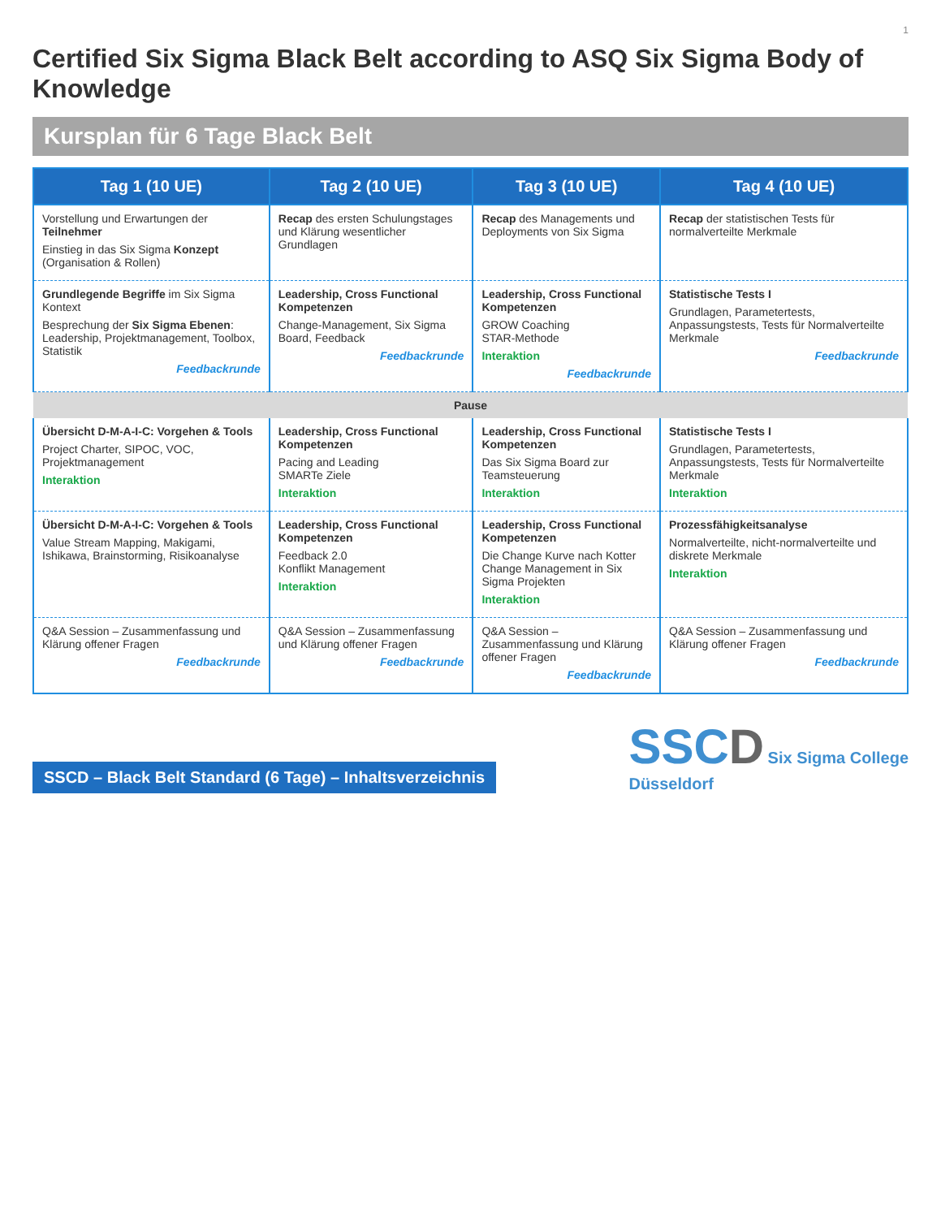1
Certified Six Sigma Black Belt according to ASQ Six Sigma Body of Knowledge
Kursplan für 6 Tage Black Belt
| Tag 1 (10 UE) | Tag 2 (10 UE) | Tag 3 (10 UE) | Tag 4 (10 UE) |
| --- | --- | --- | --- |
| Vorstellung und Erwartungen der Teilnehmer Einstieg in das Six Sigma Konzept (Organisation & Rollen) | Recap des ersten Schulungstages und Klärung wesentlicher Grundlagen | Recap des Managements und Deployments von Six Sigma | Recap der statistischen Tests für normalverteilte Merkmale |
| Grundlegende Begriffe im Six Sigma Kontext Besprechung der Six Sigma Ebenen : Leadership, Projektmanagement, Toolbox, Statistik Feedbackrunde | Leadership, Cross Functional Kompetenzen Change-Management, Six Sigma Board, Feedback Feedbackrunde | Leadership, Cross Functional Kompetenzen GROW Coaching STAR-Methode Interaktion Feedbackrunde | Statistische Tests I Grundlagen, Parametertests, Anpassungstests, Tests für Normalverteilte Merkmale Feedbackrunde |
| Pause | | | |
| Übersicht D-M-A-I-C: Vorgehen & Tools Project Charter, SIPOC, VOC, Projektmanagement Interaktion | Leadership, Cross Functional Kompetenzen Pacing and Leading SMARTe Ziele Interaktion | Leadership, Cross Functional Kompetenzen Das Six Sigma Board zur Teamsteuerung Interaktion | Statistische Tests I Grundlagen, Parametertests, Anpassungstests, Tests für Normalverteilte Merkmale Interaktion |
| Übersicht D-M-A-I-C: Vorgehen & Tools Value Stream Mapping, Makigami, Ishikawa, Brainstorming, Risikoanalyse | Leadership, Cross Functional Kompetenzen Feedback 2.0 Konflikt Management Interaktion | Leadership, Cross Functional Kompetenzen Die Change Kurve nach Kotter Change Management in Six Sigma Projekten Interaktion | Prozessfähigkeitsanalyse Normalverteilte, nicht-normalverteilte und diskrete Merkmale Interaktion |
| Q&A Session – Zusammenfassung und Klärung offener Fragen Feedbackrunde | Q&A Session – Zusammenfassung und Klärung offener Fragen Feedbackrunde | Q&A Session – Zusammenfassung und Klärung offener Fragen Feedbackrunde | Q&A Session – Zusammenfassung und Klärung offener Fragen Feedbackrunde |
SSCD – Black Belt Standard (6 Tage) – Inhaltsverzeichnis
SSC D Six Sigma College
Düsseldorf